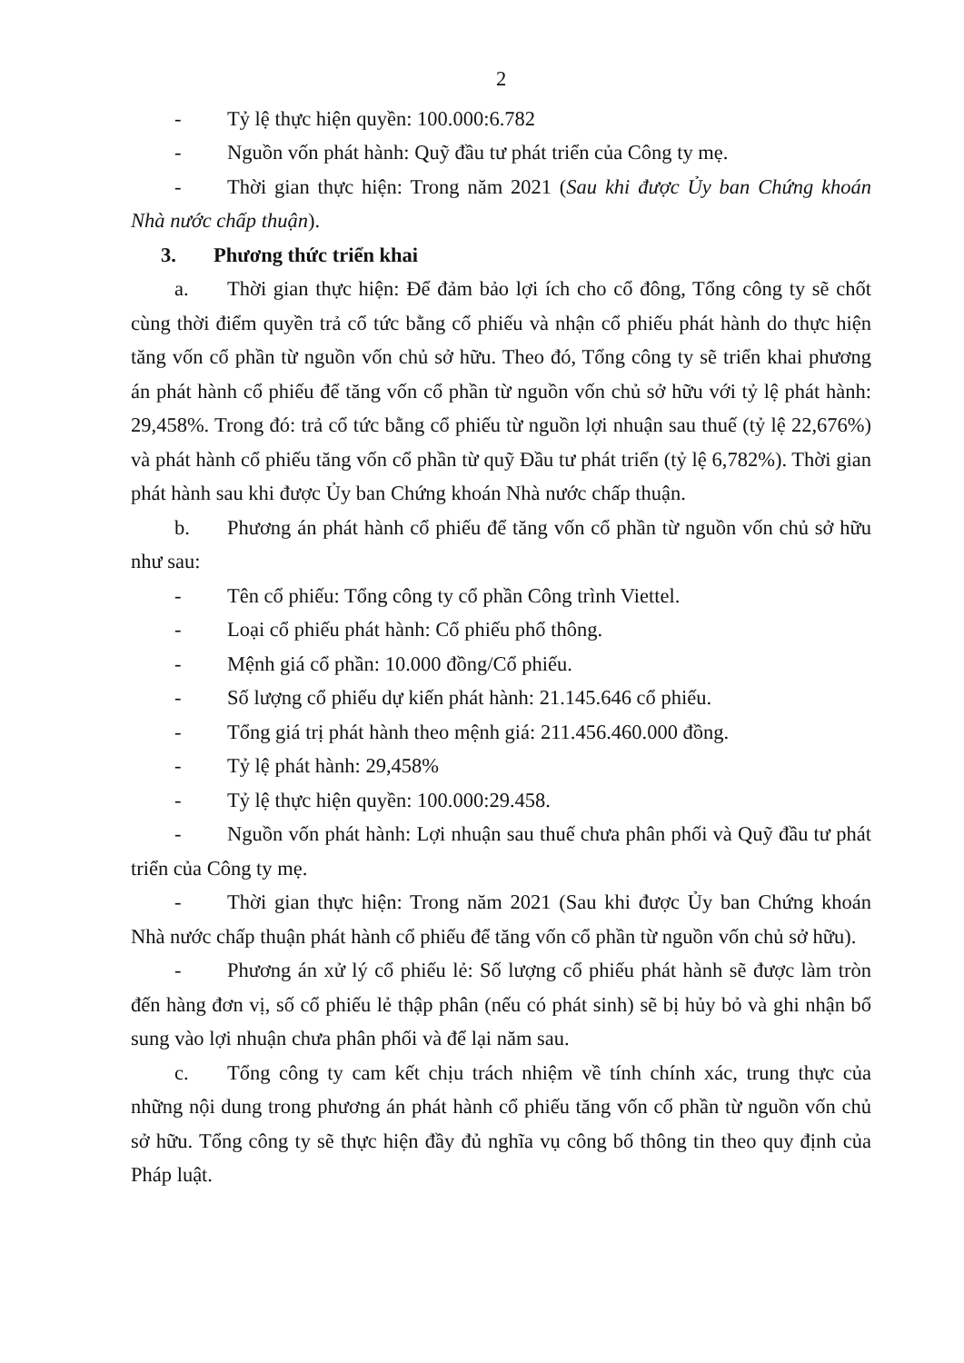2
- Tỷ lệ thực hiện quyền: 100.000:6.782
- Nguồn vốn phát hành: Quỹ đầu tư phát triển của Công ty mẹ.
- Thời gian thực hiện: Trong năm 2021 (Sau khi được Ủy ban Chứng khoán Nhà nước chấp thuận).
3. Phương thức triển khai
a. Thời gian thực hiện: Để đảm bảo lợi ích cho cổ đông, Tổng công ty sẽ chốt cùng thời điểm quyền trả cổ tức bằng cổ phiếu và nhận cổ phiếu phát hành do thực hiện tăng vốn cổ phần từ nguồn vốn chủ sở hữu. Theo đó, Tổng công ty sẽ triển khai phương án phát hành cổ phiếu để tăng vốn cổ phần từ nguồn vốn chủ sở hữu với tỷ lệ phát hành: 29,458%. Trong đó: trả cổ tức bằng cổ phiếu từ nguồn lợi nhuận sau thuế (tỷ lệ 22,676%) và phát hành cổ phiếu tăng vốn cổ phần từ quỹ Đầu tư phát triển (tỷ lệ 6,782%). Thời gian phát hành sau khi được Ủy ban Chứng khoán Nhà nước chấp thuận.
b. Phương án phát hành cổ phiếu để tăng vốn cổ phần từ nguồn vốn chủ sở hữu như sau:
- Tên cổ phiếu: Tổng công ty cổ phần Công trình Viettel.
- Loại cổ phiếu phát hành: Cổ phiếu phổ thông.
- Mệnh giá cổ phần: 10.000 đồng/Cổ phiếu.
- Số lượng cổ phiếu dự kiến phát hành: 21.145.646 cổ phiếu.
- Tổng giá trị phát hành theo mệnh giá: 211.456.460.000 đồng.
- Tỷ lệ phát hành: 29,458%
- Tỷ lệ thực hiện quyền: 100.000:29.458.
- Nguồn vốn phát hành: Lợi nhuận sau thuế chưa phân phối và Quỹ đầu tư phát triển của Công ty mẹ.
- Thời gian thực hiện: Trong năm 2021 (Sau khi được Ủy ban Chứng khoán Nhà nước chấp thuận phát hành cổ phiếu để tăng vốn cổ phần từ nguồn vốn chủ sở hữu).
- Phương án xử lý cổ phiếu lẻ: Số lượng cổ phiếu phát hành sẽ được làm tròn đến hàng đơn vị, số cổ phiếu lẻ thập phân (nếu có phát sinh) sẽ bị hủy bỏ và ghi nhận bổ sung vào lợi nhuận chưa phân phối và để lại năm sau.
c. Tổng công ty cam kết chịu trách nhiệm về tính chính xác, trung thực của những nội dung trong phương án phát hành cổ phiếu tăng vốn cổ phần từ nguồn vốn chủ sở hữu. Tổng công ty sẽ thực hiện đầy đủ nghĩa vụ công bố thông tin theo quy định của Pháp luật.